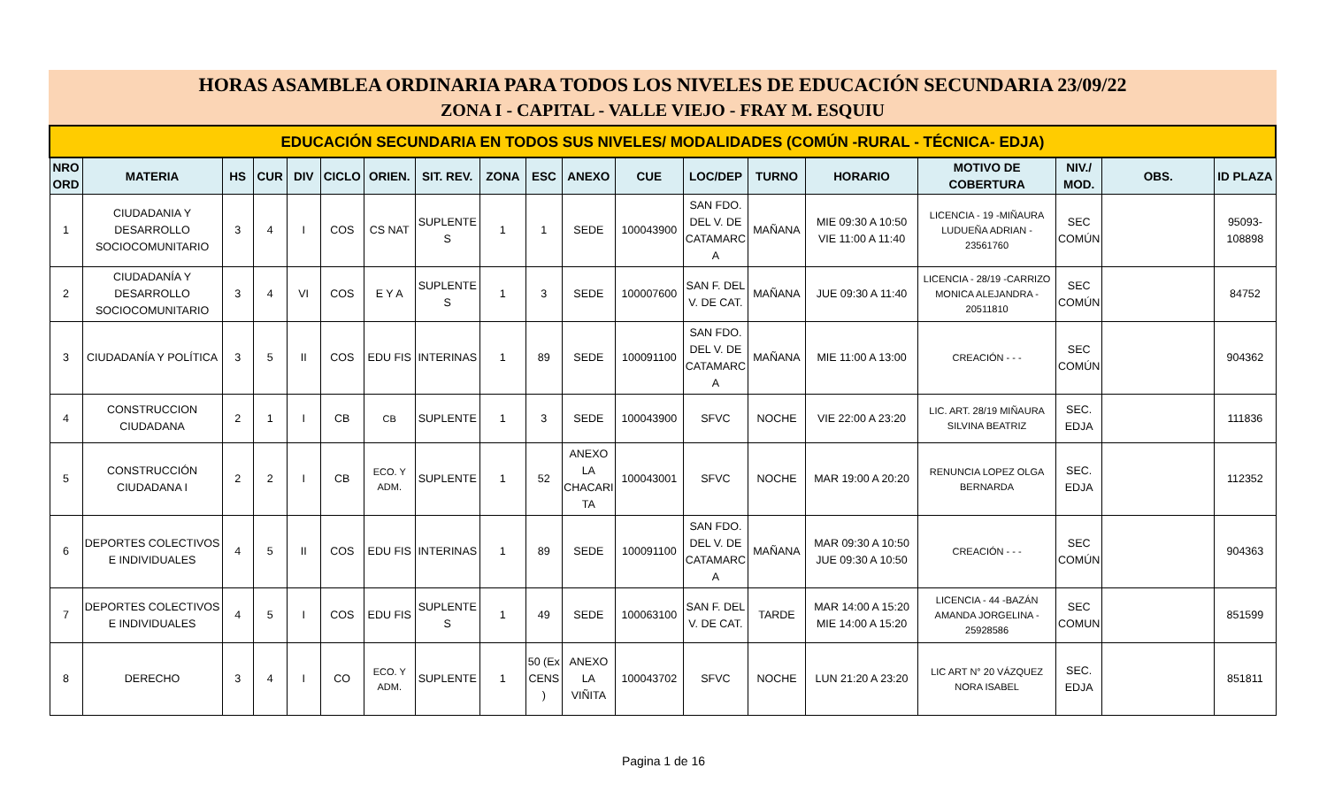HORAS ASAMBLEA ORDINARIA PARA TODOS LOS NIVELES DE EDUCACIÓN SECUNDARIA 23/09/22
ZONA I - CAPITAL - VALLE VIEJO - FRAY M. ESQUIU
| EDUCACIÓN SECUNDARIA EN TODOS SUS NIVELES/ MODALIDADES (COMÚN -RURAL - TÉCNICA- EDJA) | | | | | | | | | | | | | | | | | | |
| NRO ORD | MATERIA | HS | CUR | DIV | CICLO | ORIEN. | SIT. REV. | ZONA | ESC | ANEXO | CUE | LOC/DEP | TURNO | HORARIO | MOTIVO DE COBERTURA | NIV./ MOD. | OBS. | ID PLAZA |
| 1 | CIUDADANIA Y DESARROLLO SOCIOCOMUNITARIO | 3 | 4 | I | COS | CS NAT | SUPLENTES | 1 | 1 | SEDE | 100043900 | SAN FDO. DEL V. DE CATAMARCA | MAÑANA | MIE 09:30 A 10:50 VIE 11:00 A 11:40 | LICENCIA - 19 -MIÑAURA LUDUEÑA ADRIAN - 23561760 | SEC COMÚN | | 95093-108898 |
| 2 | CIUDADANÍA Y DESARROLLO SOCIOCOMUNITARIO | 3 | 4 | VI | COS | E Y A | SUPLENTES | 1 | 3 | SEDE | 100007600 | SAN F. DEL V. DE CAT. | MAÑANA | JUE 09:30 A 11:40 | LICENCIA - 28/19 -CARRIZO MONICA ALEJANDRA - 20511810 | SEC COMÚN | | 84752 |
| 3 | CIUDADANÍA Y POLÍTICA | 3 | 5 | II | COS | EDU FIS | INTERINAS | 1 | 89 | SEDE | 100091100 | SAN FDO. DEL V. DE CATAMARCA | MAÑANA | MIE 11:00 A 13:00 | CREACIÓN - - - | SEC COMÚN | | 904362 |
| 4 | CONSTRUCCION CIUDADANA | 2 | 1 | I | CB | CB | SUPLENTE | 1 | 3 | SEDE | 100043900 | SFVC | NOCHE | VIE 22:00 A 23:20 | LIC. ART. 28/19 MIÑAURA SILVINA BEATRIZ | SEC. EDJA | | 111836 |
| 5 | CONSTRUCCIÓN CIUDADANA I | 2 | 2 | I | CB | ECO. Y ADM. | SUPLENTE | 1 | 52 | ANEXO LA CHACARITA | 100043001 | SFVC | NOCHE | MAR 19:00 A 20:20 | RENUNCIA LOPEZ OLGA BERNARDA | SEC. EDJA | | 112352 |
| 6 | DEPORTES COLECTIVOS E INDIVIDUALES | 4 | 5 | II | COS | EDU FIS | INTERINAS | 1 | 89 | SEDE | 100091100 | SAN FDO. DEL V. DE CATAMARCA | MAÑANA | MAR 09:30 A 10:50 JUE 09:30 A 10:50 | CREACIÓN - - - | SEC COMÚN | | 904363 |
| 7 | DEPORTES COLECTIVOS E INDIVIDUALES | 4 | 5 | I | COS | EDU FIS | SUPLENTES | 1 | 49 | SEDE | 100063100 | SAN F. DEL V. DE CAT. | TARDE | MAR 14:00 A 15:20 MIE 14:00 A 15:20 | LICENCIA - 44 -BAZÁN AMANDA JORGELINA - 25928586 | SEC COMUN | | 851599 |
| 8 | DERECHO | 3 | 4 | I | CO | ECO. Y ADM. | SUPLENTE | 1 | 50 (Ex CENS) | ANEXO LA VIÑITA | 100043702 | SFVC | NOCHE | LUN 21:20 A 23:20 | LIC ART N° 20 VÁZQUEZ NORA ISABEL | SEC. EDJA | | 851811 |
Pagina 1 de 16